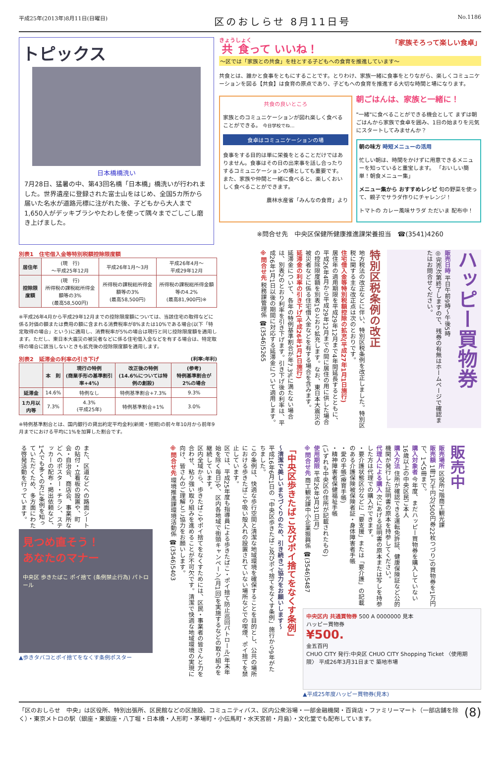平成25年(2013年)8月11日(日曜日) 区のおしらせ 8月11日号 No.1186
トピックス
日本橋橋洗い
7月28日、猛暑の中、第43回名橋「日本橋」橋洗いが行われました。世界遺産に登録された富士山をはじめ、全国5カ所から届いた名水が道路元標に注がれた後、子どもから大人まで1,650人がデッキブラシやたわしを使って隅々までごしごし磨き上げました。
共食って いいね！ 「家族そろって楽しい食卓」
～区では「家族との共食」を柱とする子どもへの食育を推進しています～
共食とは、誰かと食事をともにすることです。とりわけ、家族一緒に食事をとりながら、楽しくコミュニケーションを図る【共食】は食育の原点であり、子どもへの食育を推進する大切な時間と場になります。
共食の良いところ
家族とのコミュニケーションが図れ楽しく食べることができる。 今日学校でね…
食卓はコミュニケーションの場
食事をする目的は単に栄養をとることだけではありません。食事はその日の出来事を話し合ったりするコミュニケーションの場としても重要です。
また、家族や仲間と一緒に食べると、楽しくおいしく食べることができます。
農林水産省「みんなの食育」より
朝ごはんは、家族と一緒に！
"一緒"に食べることができる機会として まずは朝ごはんから家族で食卓を囲み、1日の始まりを元気にスタートしてみませんか？
朝の味方 時短メニューの活用
忙しい朝は、時間をかけずに用意できるメニューを知っていると重宝します。 「おいしい簡単！朝食メニュー集」
メニュー集から おすすめレシピ 旬の野菜を使って、親子でサラダ作りにチャレンジ！
トマトの カレー風味サラダ ただいま 配布中！
※問合せ先　中央区保健所健康推進課栄養担当　☎(3541)4260
別表1　住宅借入金等特別税額控除限度額
| 居住年 | (現 行) ～平成25年12月 | 平成26年1月～3月 | 平成26年4月～ 平成29年12月 |
| 控除限度額 | (現 行) 所得税の課税総所得金額等の3% (最高58,500円) | 所得税の課税総所得金額等の3% (最高58,500円) | 所得税の課税総所得金額等の4.2% (最高81,900円)※ |
※平成26年4月から平成29年12月までの控除限度額については、当該住宅の取得などに係る対価の額または費用の額に含まれる消費税率が8%または10%である場合(以下「特定取得の場合」という)に適用し、消費税率が5%の場合は現行と同じ控除限度額を適用します。ただし、東日本大震災の被災者などに係る住宅借入金などを有する場合は、特定取得の場合に該当しないときも拡充後の控除限度額を適用します。
別表2　延滞金の利率の引き下げ (利率:年利)
| | 本 則 | 現行の特例 (商業手形の基準割引率+4%) | 改正後の特例 (14.6%については特例の創設) | (参考) 特例基準割合が2%の場合 |
| --- | --- | --- | --- | --- |
| 延滞金 | 14.6% | 特例なし | 特例基準割合+7.3% | 9.3% |
| 1カ月以内等 | 7.3% | 4.3% (平成25年) | 特例基準割合+1% | 3.0% |
※特例基準割合とは、国内銀行の貸出約定平均金利(新規・短期)の前々年10月から前年9月までにおける平均に1%を加算した割合です。
特別区税条例の改正
地方税法の改正などに伴い、特別区税条例を改正しました。特別区税に関する主な改正点は次のとおりです。
住宅借入金等特別税額控除の拡充(平成27年1月1日施行)
居住年の適用期限を平成29年12月まで4年間延長するとともに、平成26年4月から平成29年12月までの間に居住の用に供した場合の控除限度額を別表1のとおり拡充します。なお、東日本大震災の被災者などに係る住宅借入金などを有する場合を含みます。
延滞金の利率の引き下げ(平成26年1月1日施行)
延滞金について、各年の特例基準割合が年7.3%に満たない場合は、別表2のとおり利率を引き下げます。引き下げ後の利率は、平成26年1月1日以後の期間に対応する延滞金について適用します。
※問合せ先 税務課管理係 ☎(3546)5265
ハッピー買物券
販売日時 平日午前9時～午後5時
◎完売次第終了しますので、残券の有無はホームページで確認またはお問合せください。
また、区道などへの路面シートの貼付・立看板の設置や、町会・自治会、商店会、事業所などへのポスター・チラシ、ステッカーの配布・掲出依頼など、1人でも多くの方に条例を知っていただくため、多方面にわたる啓発活動を行っています。
見つめ直そう！
あなたのマナー
中央区 歩きたばこ ポイ捨て (条例禁止行為) パトロール
▲歩きタバコとポイ捨てをなくす条例ポスター
「中央区歩きたばこ及びポイ捨てをなくす条例」
～清潔で美しいまちづくりのため、引き続きご協力をお願いします～
平成16年6月1日の「中央区歩きたばこ及びポイ捨てをなくす条例」施行から9年がたちました。
この条例は、快適な歩行空間と清潔な地域環境を確保することを目的とし、公共の場所における歩きたばこや吸い殻入れの設置されていない場所などでの喫煙、ポイ捨てを禁止しています。
区では、平成25年度も指導員による歩きたばこ・ポイ捨て防止巡回パトロール(年末年始を除く毎日)や、区内各地域で街頭キャンペーン(月1回)を実施するなどの取り組みを継続しています。
区内全域から、歩きたばこやポイ捨てをなくすためには、区民・事業者の皆さんと力を合わせ、粘り強い取り組みを進めることが不可欠です。清潔で快適な地域環境の実現に向け、皆さんのご理解とご協力をお願いします。
※問合せ先 環境推進課環境活動係 ☎(3546)5403
販売中
販売場所 区役所7階商工観光課
販売額 1冊1万千円分(500円券22枚つづり)の買物券を1万円で、1人5冊まで。
購入対象者 今年度、まだハッピー買物券を購入していない16歳以上の中央区民ご本人
購入方法 住所が確認できる運転免許証、健康保険証など公的機関が発行した証明書の原本を持参してください。
代理人による購入 次にあげる証明書の原本または写しを持参した方は代理での購入ができます。
・要介護状態区分などに「要支援」または「要介護」の記載のある介護保険被保険者証・身体障害者手帳
・愛の手帳(療育手帳)
・精神障害者保健福祉手帳
(いずれも中央区の住所が記載されたもの)
使用期限 平成26年3月31日(月)
※問合せ先 商工観光課中小企業振興係 ☎(3546)5487
中央区内 共通買物券 500 A 0000000 見本
ハッピー買物券
¥500.
金五百円
CHUO CITY 発行:中央区 CHUO CITY Shopping Ticket 〈使用期限〉 平成26年3月31日まで 築地市場
▲平成25年度ハッピー買物券(見本)
「区のおしらせ　中央」は区役所、特別出張所、区民館などの区施設、コミュニティバス、区内公衆浴場・一部金融機関・百貨店・ファミリーマート（一部店舗を除く）・東京メトロの駅（銀座・東銀座・八丁堀・日本橋・人形町・茅場町・小伝馬町・水天宮前・月島）・文化堂でも配布しています。 (8)